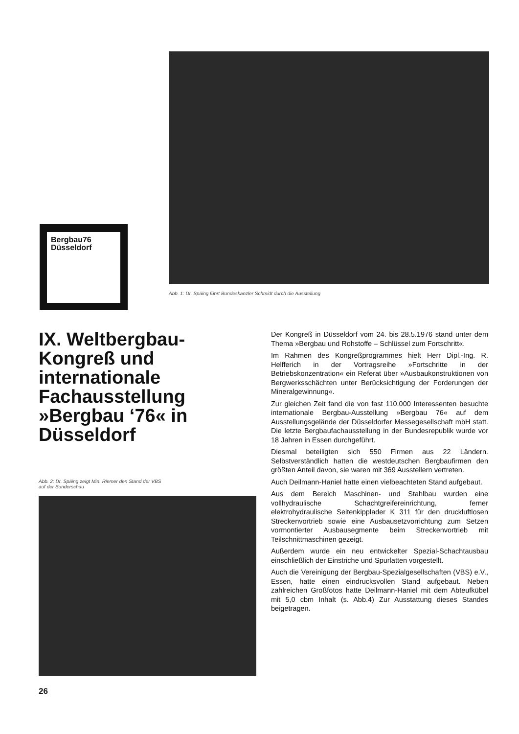Bergbau76
Düsseldorf
Abb. 1: Dr. Späing führt Bundeskanzler Schmidt durch die Ausstellung
IX. Weltbergbau-Kongreß und internationale Fachausstellung »Bergbau ‘76« in Düsseldorf
Abb. 2: Dr. Späing zeigt Min. Riemer den Stand der VBS
auf der Sonderschau
Der Kongreß in Düsseldorf vom 24. bis 28.5.1976 stand unter dem Thema »Bergbau und Rohstoffe – Schlüssel zum Fortschritt«.
Im Rahmen des Kongreßprogrammes hielt Herr Dipl.-Ing. R. Helfferich in der Vortragsreihe »Fortschritte in der Betriebskonzentration« ein Referat über »Ausbaukonstruktionen von Bergwerksschächten unter Berücksichtigung der Forderungen der Mineralgewinnung«.
Zur gleichen Zeit fand die von fast 110.000 Interessenten besuchte internationale Bergbau-Ausstellung »Bergbau 76« auf dem Ausstellungsgelände der Düsseldorfer Messegesellschaft mbH statt. Die letzte Bergbaufachausstellung in der Bundesrepublik wurde vor 18 Jahren in Essen durchgeführt.
Diesmal beteiligten sich 550 Firmen aus 22 Ländern. Selbstverständlich hatten die westdeutschen Bergbaufirmen den größten Anteil davon, sie waren mit 369 Ausstellern vertreten.
Auch Deilmann-Haniel hatte einen vielbeachteten Stand aufgebaut.
Aus dem Bereich Maschinen- und Stahlbau wurden eine vollhydraulische Schachtgreifereinrichtung, ferner elektrohydraulische Seitenkipplader K 311 für den druckluftlosen Streckenvortrieb sowie eine Ausbausetzvorrichtung zum Setzen vormontierter Ausbausegmente beim Streckenvortrieb mit Teilschnittmaschinen gezeigt.
Außerdem wurde ein neu entwickelter Spezial-Schachtausbau einschließlich der Einstriche und Spurlatten vorgestellt.
Auch die Vereinigung der Bergbau-Spezialgesellschaften (VBS) e.V., Essen, hatte einen eindrucksvollen Stand aufgebaut. Neben zahlreichen Großfotos hatte Deilmann-Haniel mit dem Abteufkübel mit 5,0 cbm Inhalt (s. Abb.4) Zur Ausstattung dieses Standes beigetragen.
26